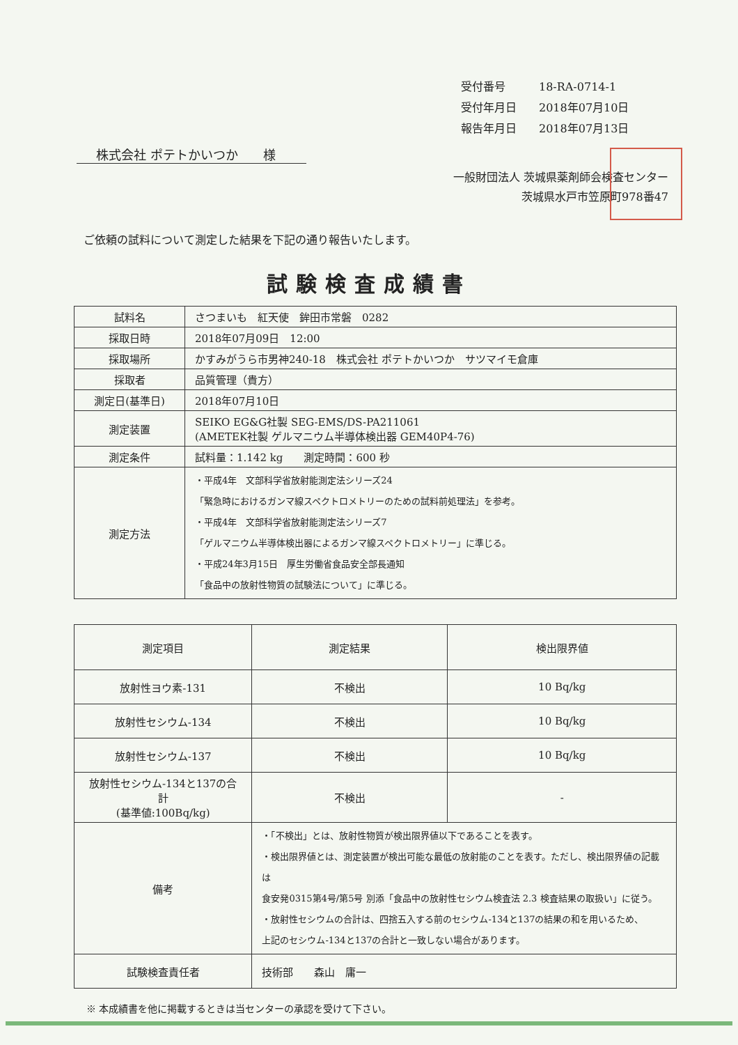受付番号 18-RA-0714-1
受付年月日 2018年07月10日
報告年月日 2018年07月13日
株式会社 ポテトかいつか　　様
一般財団法人 茨城県薬剤師会検査センター
茨城県水戸市笠原町978番47
ご依頼の試料について測定した結果を下記の通り報告いたします。
試験検査成績書
| 試料名 | さつまいも 紅天使 鉾田市常磐 0282 |
| 採取日時 | 2018年07月09日 12:00 |
| 採取場所 | かすみがうら市男神240-18 株式会社 ポテトかいつか サツマイモ倉庫 |
| 採取者 | 品質管理（貴方） |
| 測定日(基準日) | 2018年07月10日 |
| 測定装置 | SEIKO EG&G社製 SEG-EMS/DS-PA211061 (AMETEK社製 ゲルマニウム半導体検出器 GEM40P4-76) |
| 測定条件 | 試料量：1.142 kg 測定時間：600 秒 |
| 測定方法 | ・平成4年 文部科学省放射能測定法シリーズ24 「緊急時におけるガンマ線スペクトロメトリーのための試料前処理法」を参考。 ・平成4年 文部科学省放射能測定法シリーズ7 「ゲルマニウム半導体検出器によるガンマ線スペクトロメトリー」に準じる。 ・平成24年3月15日 厚生労働省食品安全部長通知 「食品中の放射性物質の試験法について」に準じる。 |
| 測定項目 | 測定結果 | 検出限界値 |
| --- | --- | --- |
| 放射性ヨウ素-131 | 不検出 | 10 Bq/kg |
| 放射性セシウム-134 | 不検出 | 10 Bq/kg |
| 放射性セシウム-137 | 不検出 | 10 Bq/kg |
| 放射性セシウム-134と137の合計 (基準値:100Bq/kg) | 不検出 | - |
| 備考 | ・「不検出」とは、放射性物質が検出限界値以下であることを表す。 ・検出限界値とは、測定装置が検出可能な最低の放射能のことを表す。ただし、検出限界値の記載は 食安発0315第4号/第5号 別添「食品中の放射性セシウム検査法 2.3 検査結果の取扱い」に従う。 ・放射性セシウムの合計は、四捨五入する前のセシウム-134と137の結果の和を用いるため、 上記のセシウム-134と137の合計と一致しない場合があります。 | |
| 試験検査責任者 | 技術部 森山 庸一 | |
※ 本成績書を他に掲載するときは当センターの承認を受けて下さい。